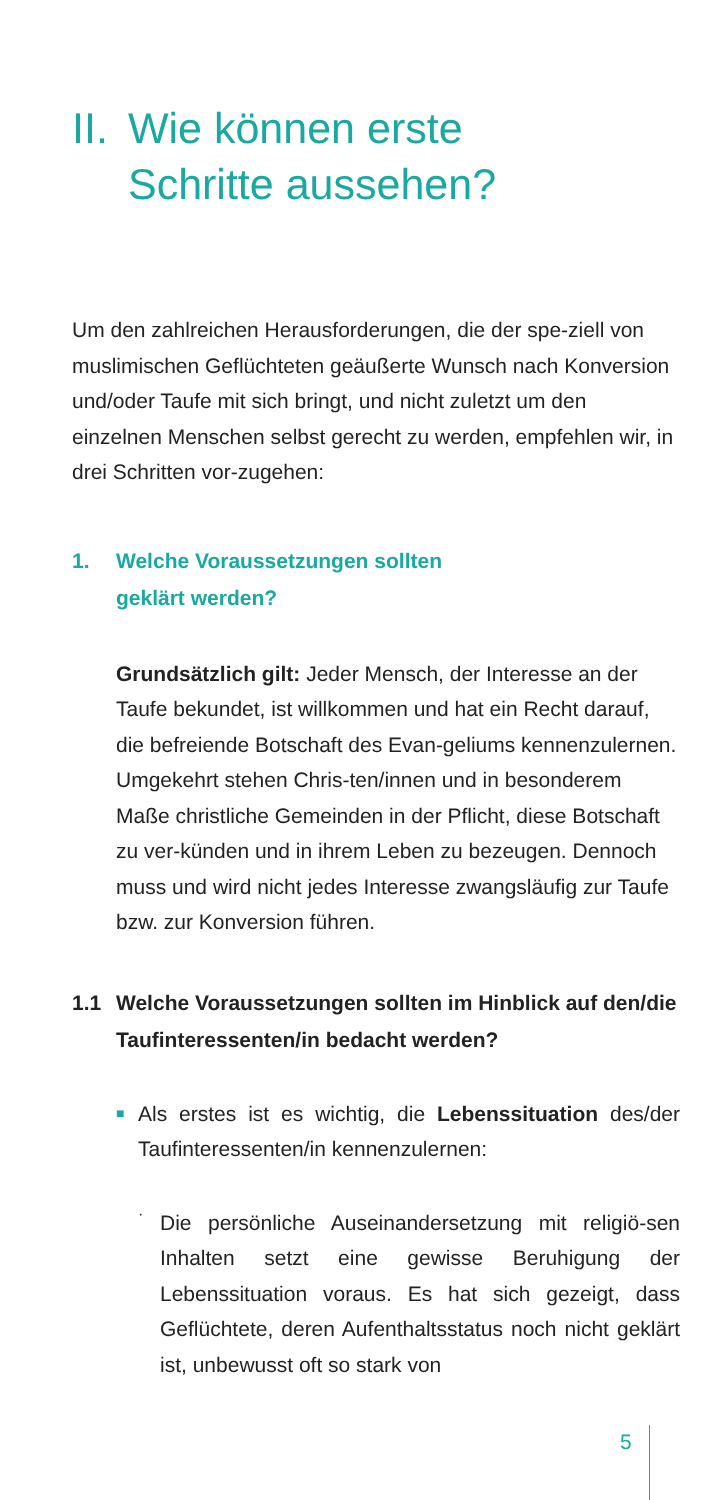II. Wie können erste
Schritte aussehen?
Um den zahlreichen Herausforderungen, die der spe-ziell von muslimischen Geflüchteten geäußerte Wunsch nach Konversion und/oder Taufe mit sich bringt, und nicht zuletzt um den einzelnen Menschen selbst gerecht zu werden, empfehlen wir, in drei Schritten vor-zugehen:
1. Welche Voraussetzungen sollten
geklärt werden?
Grundsätzlich gilt: Jeder Mensch, der Interesse an der Taufe bekundet, ist willkommen und hat ein Recht darauf, die befreiende Botschaft des Evan-geliums kennenzulernen. Umgekehrt stehen Chris-ten/innen und in besonderem Maße christliche Gemeinden in der Pflicht, diese Botschaft zu ver-künden und in ihrem Leben zu bezeugen. Dennoch muss und wird nicht jedes Interesse zwangsläufig zur Taufe bzw. zur Konversion führen.
1.1 Welche Voraussetzungen sollten im Hinblick auf den/die Taufinteressenten/in bedacht werden?
■
Als erstes ist es wichtig, die Lebenssituation des/der Taufinteressenten/in kennenzulernen:
·
Die persönliche Auseinandersetzung mit religiö-sen Inhalten setzt eine gewisse Beruhigung der Lebenssituation voraus. Es hat sich gezeigt, dass Geflüchtete, deren Aufenthaltsstatus noch nicht geklärt ist, unbewusst oft so stark von
5